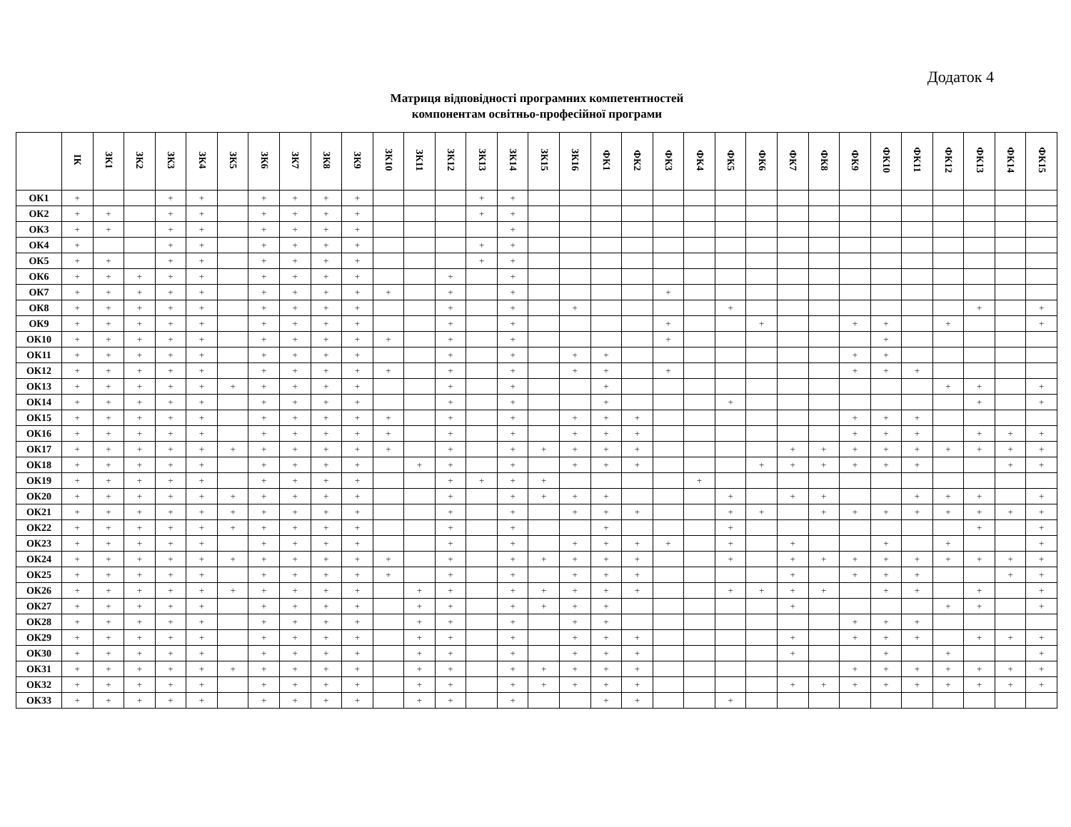Додаток 4
Матриця відповідності програмних компетентностей
компонентам освітньо-професійної програми
| | ІК | ЗК1 | ЗК2 | ЗК3 | ЗК4 | ЗК5 | ЗК6 | ЗК7 | ЗК8 | ЗК9 | ЗК10 | ЗК11 | ЗК12 | ЗК13 | ЗК14 | ЗК15 | ЗК16 | ФК1 | ФК2 | ФК3 | ФК4 | ФК5 | ФК6 | ФК7 | ФК8 | ФК9 | ФК10 | ФК11 | ФК12 | ФК13 | ФК14 | ФК15 |
| --- | --- | --- | --- | --- | --- | --- | --- | --- | --- | --- | --- | --- | --- | --- | --- | --- | --- | --- | --- | --- | --- | --- | --- | --- | --- | --- | --- | --- | --- | --- | --- | --- |
| ОК1 | + | | | + | + | | + | + | + | + | | | | + | + | | | | | | | | | | | | | | | | | |
| ОК2 | + | + | | + | + | | + | + | + | + | | | | + | + | | | | | | | | | | | | | | | | | |
| ОК3 | + | + | | + | + | | + | + | + | + | | | | | + | | | | | | | | | | | | | | | | | |
| ОК4 | + | | | + | + | | + | + | + | + | | | | + | + | | | | | | | | | | | | | | | | | |
| ОК5 | + | + | | + | + | | + | + | + | + | | | | + | + | | | | | | | | | | | | | | | | | |
| ОК6 | + | + | + | + | + | | + | + | + | + | | | + | | + | | | | | | | | | | | | | | | | | |
| ОК7 | + | + | + | + | + | | + | + | + | + | + | | + | | + | | | | | + | | | | | | | | | | | | |
| ОК8 | + | + | + | + | + | | + | + | + | + | | | + | | + | | + | | | | | + | | | | | | | | + | | + |
| ОК9 | + | + | + | + | + | | + | + | + | + | | | + | | + | | | | | + | | | + | | | + | + | | + | | | + |
| ОК10 | + | + | + | + | + | | + | + | + | + | + | | + | | + | | | | | + | | | | | | | + | | | | | |
| ОК11 | + | + | + | + | + | | + | + | + | + | | | + | | + | | + | + | | | | | | | | + | + | | | | | |
| ОК12 | + | + | + | + | + | | + | + | + | + | + | | + | | + | | + | + | | + | | | | | | + | + | + | | | | |
| ОК13 | + | + | + | + | + | + | + | + | + | + | | | + | | + | | | + | | | | | | | | | | | + | + | | + |
| ОК14 | + | + | + | + | + | | + | + | + | + | | | + | | + | | | + | | | | + | | | | | | | | + | | + |
| ОК15 | + | + | + | + | + | | + | + | + | + | + | | + | | + | | + | + | + | | | | | | | + | + | + | | | | |
| ОК16 | + | + | + | + | + | | + | + | + | + | + | | + | | + | | + | + | + | | | | | | | + | + | + | | + | + | + |
| ОК17 | + | + | + | + | + | + | + | + | + | + | + | | + | | + | + | + | + | + | | | | | + | + | + | + | + | + | + | + | + |
| ОК18 | + | + | + | + | + | | + | + | + | + | | + | + | | + | | + | + | + | | | | + | + | + | + | + | + | | | + | + |
| ОК19 | + | + | + | + | + | | + | + | + | + | | | + | + | + | + | | | | | + | | | | | | | | | | | |
| ОК20 | + | + | + | + | + | + | + | + | + | + | | | + | | + | + | + | + | | | | + | | + | + | | | + | + | + | | + |
| ОК21 | + | + | + | + | + | + | + | + | + | + | | | + | | + | | + | + | + | | | + | + | | + | + | + | + | + | + | + | + |
| ОК22 | + | + | + | + | + | + | + | + | + | + | | | + | | + | | | + | | | | + | | | | | | | | + | | + |
| ОК23 | + | + | + | + | + | | + | + | + | + | | | + | | + | | + | + | + | + | | + | | + | | | + | | + | | | + |
| ОК24 | + | + | + | + | + | + | + | + | + | + | + | | + | | + | + | + | + | + | | | + | | + | + | + | + | + | + | + | + | + |
| ОК25 | + | + | + | + | + | | + | + | + | + | + | | + | | + | | + | + | + | | | | | + | | + | + | + | | | + | + |
| ОК26 | + | + | + | + | + | + | + | + | + | + | | + | + | | + | + | + | + | + | | | + | + | + | + | | + | + | | + | | + |
| ОК27 | + | + | + | + | + | | + | + | + | + | | + | + | | + | + | + | + | | | | | | + | | | | | + | + | | + |
| ОК28 | + | + | + | + | + | | + | + | + | + | | + | + | | + | | + | + | | | | | | | | + | + | + | | | | |
| ОК29 | + | + | + | + | + | | + | + | + | + | | + | + | | + | | + | + | + | | | | | + | | + | + | + | | + | + | + |
| ОК30 | + | + | + | + | + | | + | + | + | + | | + | + | | + | | + | + | + | | | | | + | | | + | | + | | | + |
| ОК31 | + | + | + | + | + | + | + | + | + | + | | + | + | | + | + | + | + | + | | | | | | | + | + | + | + | + | + | + |
| ОК32 | + | + | + | + | + | | + | + | + | + | | + | + | | + | + | + | + | + | | | | | + | + | + | + | + | + | + | + | + |
| ОК33 | + | + | + | + | + | | + | + | + | + | | + | + | | + | | | + | + | | | + | | | | | | | | | | |